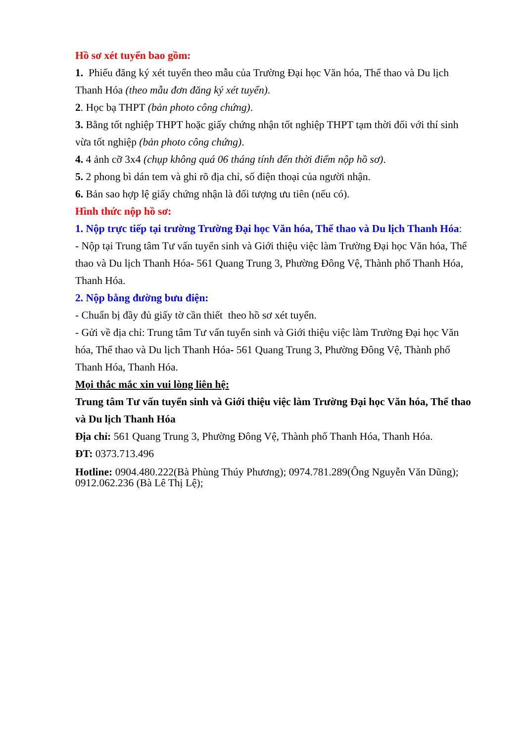Hồ sơ xét tuyển bao gồm:
1. Phiếu đăng ký xét tuyển theo mẫu của Trường Đại học Văn hóa, Thể thao và Du lịch Thanh Hóa (theo mẫu đơn đăng ký xét tuyển).
2. Học bạ THPT (bản photo công chứng).
3. Bằng tốt nghiệp THPT hoặc giấy chứng nhận tốt nghiệp THPT tạm thời đối với thí sinh vừa tốt nghiệp (bản photo công chứng).
4. 4 ảnh cỡ 3x4 (chụp không quá 06 tháng tính đến thời điểm nộp hồ sơ).
5. 2 phong bì dán tem và ghi rõ địa chỉ, số điện thoại của người nhận.
6. Bản sao hợp lệ giấy chứng nhận là đối tượng ưu tiên (nếu có).
Hình thức nộp hồ sơ:
1. Nộp trực tiếp tại trường Trường Đại học Văn hóa, Thể thao và Du lịch Thanh Hóa:
- Nộp tại Trung tâm Tư vấn tuyển sinh và Giới thiệu việc làm Trường Đại học Văn hóa, Thể thao và Du lịch Thanh Hóa- 561 Quang Trung 3, Phường Đông Vệ, Thành phố Thanh Hóa, Thanh Hóa.
2. Nộp bằng đường bưu điện:
- Chuẩn bị đầy đủ giấy tờ cần thiết theo hồ sơ xét tuyển.
- Gửi về địa chỉ: Trung tâm Tư vấn tuyển sinh và Giới thiệu việc làm Trường Đại học Văn hóa, Thể thao và Du lịch Thanh Hóa- 561 Quang Trung 3, Phường Đông Vệ, Thành phố Thanh Hóa, Thanh Hóa.
Mọi thắc mắc xin vui lòng liên hệ:
Trung tâm Tư vấn tuyển sinh và Giới thiệu việc làm Trường Đại học Văn hóa, Thể thao và Du lịch Thanh Hóa
Địa chỉ: 561 Quang Trung 3, Phường Đông Vệ, Thành phố Thanh Hóa, Thanh Hóa.
ĐT: 0373.713.496
Hotline: 0904.480.222(Bà Phùng Thúy Phương); 0974.781.289(Ông Nguyễn Văn Dũng); 0912.062.236 (Bà Lê Thị Lệ);